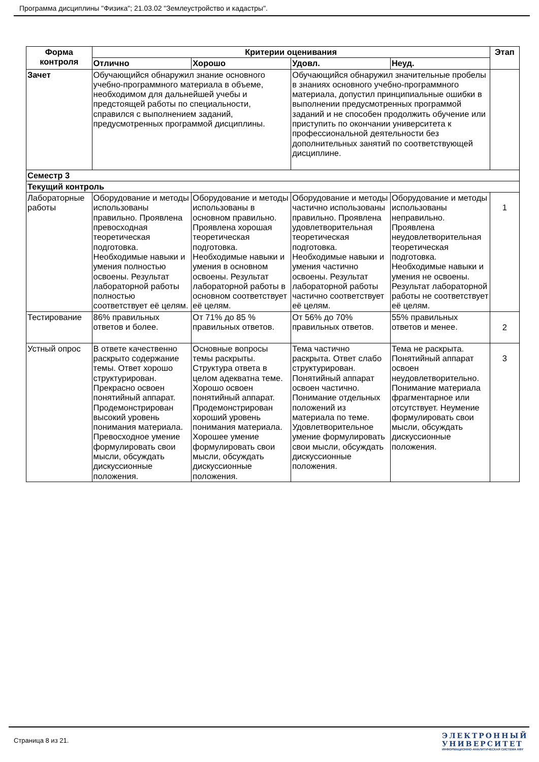Программа дисциплины "Физика"; 21.03.02 "Землеустройство и кадастры".
| Форма контроля | Критерии оценивания | | | | Этап |
| --- | --- | --- | --- | --- | --- |
| | Отлично | Хорошо | Удовл. | Неуд. | |
| Зачет | Обучающийся обнаружил знание основного учебно-программного материала в объеме, необходимом для дальнейшей учебы и предстоящей работы по специальности, справился с выполнением заданий, предусмотренных программой дисциплины. | | Обучающийся обнаружил значительные пробелы в знаниях основного учебно-программного материала, допустил принципиальные ошибки в выполнении предусмотренных программой заданий и не способен продолжить обучение или приступить по окончании университета к профессиональной деятельности без дополнительных занятий по соответствующей дисциплине. | | |
| Семестр 3 | | | | | |
| Текущий контроль | | | | | |
| Лабораторные работы | Оборудование и методы использованы правильно. Проявлена превосходная теоретическая подготовка. Необходимые навыки и умения полностью освоены. Результат лабораторной работы полностью соответствует её целям. | Оборудование и методы использованы в основном правильно. Проявлена хорошая теоретическая подготовка. Необходимые навыки и умения в основном освоены. Результат лабораторной работы в основном соответствует её целям. | Оборудование и методы частично использованы правильно. Проявлена удовлетворительная теоретическая подготовка. Необходимые навыки и умения частично освоены. Результат лабораторной работы частично соответствует её целям. | Оборудование и методы использованы неправильно. Проявлена неудовлетворительная теоретическая подготовка. Необходимые навыки и умения не освоены. Результат лабораторной работы не соответствует её целям. | 1 |
| Тестирование | 86% правильных ответов и более. | От 71% до 85 % правильных ответов. | От 56% до 70% правильных ответов. | 55% правильных ответов и менее. | 2 |
| Устный опрос | В ответе качественно раскрыто содержание темы. Ответ хорошо структурирован. Прекрасно освоен понятийный аппарат. Продемонстрирован высокий уровень понимания материала. Превосходное умение формулировать свои мысли, обсуждать дискуссионные положения. | Основные вопросы темы раскрыты. Структура ответа в целом адекватна теме. Хорошо освоен понятийный аппарат. Продемонстрирован хороший уровень понимания материала. Хорошее умение формулировать свои мысли, обсуждать дискуссионные положения. | Тема частично раскрыта. Ответ слабо структурирован. Понятийный аппарат освоен частично. Понимание отдельных положений из материала по теме. Удовлетворительное умение формулировать свои мысли, обсуждать дискуссионные положения. | Тема не раскрыта. Понятийный аппарат освоен неудовлетворительно. Понимание материала фрагментарное или отсутствует. Неумение формулировать свои мысли, обсуждать дискуссионные положения. | 3 |
Страница 8 из 21.
ЭЛЕКТРОННЫЙ
УНИВЕРСИТЕТ
ИНФОРМАЦИОННО-АНАЛИТИЧЕСКАЯ СИСТЕМА КФУ